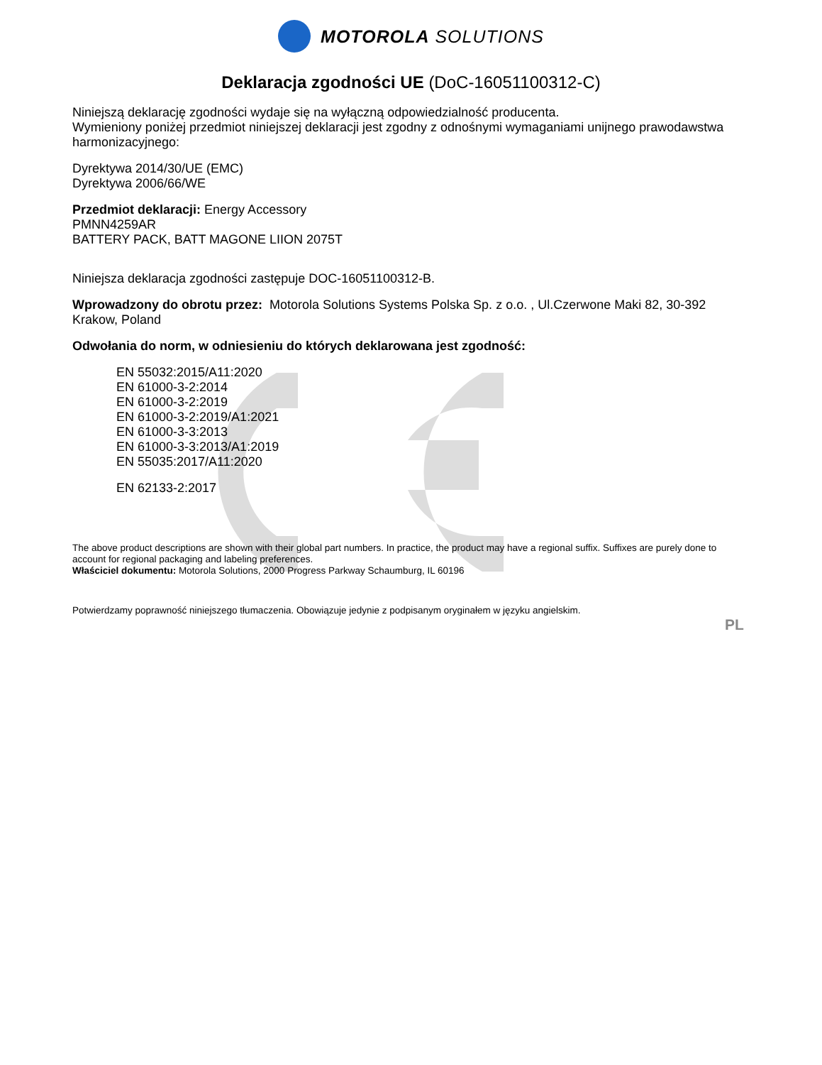MOTOROLA SOLUTIONS
Deklaracja zgodności UE (DoC-16051100312-C)
Niniejszą deklarację zgodności wydaje się na wyłączną odpowiedzialność producenta.
Wymieniony poniżej przedmiot niniejszej deklaracji jest zgodny z odnośnymi wymaganiami unijnego prawodawstwa harmonizacyjnego:
Dyrektywa 2014/30/UE (EMC)
Dyrektywa 2006/66/WE
Przedmiot deklaracji: Energy Accessory
PMNN4259AR
BATTERY PACK, BATT MAGONE LIION 2075T
Niniejsza deklaracja zgodności zastępuje DOC-16051100312-B.
Wprowadzony do obrotu przez: Motorola Solutions Systems Polska Sp. z o.o. , Ul.Czerwone Maki 82, 30-392 Krakow, Poland
Odwołania do norm, w odniesieniu do których deklarowana jest zgodność:
EN 55032:2015/A11:2020
EN 61000-3-2:2014
EN 61000-3-2:2019
EN 61000-3-2:2019/A1:2021
EN 61000-3-3:2013
EN 61000-3-3:2013/A1:2019
EN 55035:2017/A11:2020
EN 62133-2:2017
The above product descriptions are shown with their global part numbers. In practice, the product may have a regional suffix. Suffixes are purely done to account for regional packaging and labeling preferences.
Właściciel dokumentu: Motorola Solutions, 2000 Progress Parkway Schaumburg, IL 60196
Potwierdzamy poprawność niniejszego tłumaczenia. Obowiązuje jedynie z podpisanym oryginałem w języku angielskim.
PL